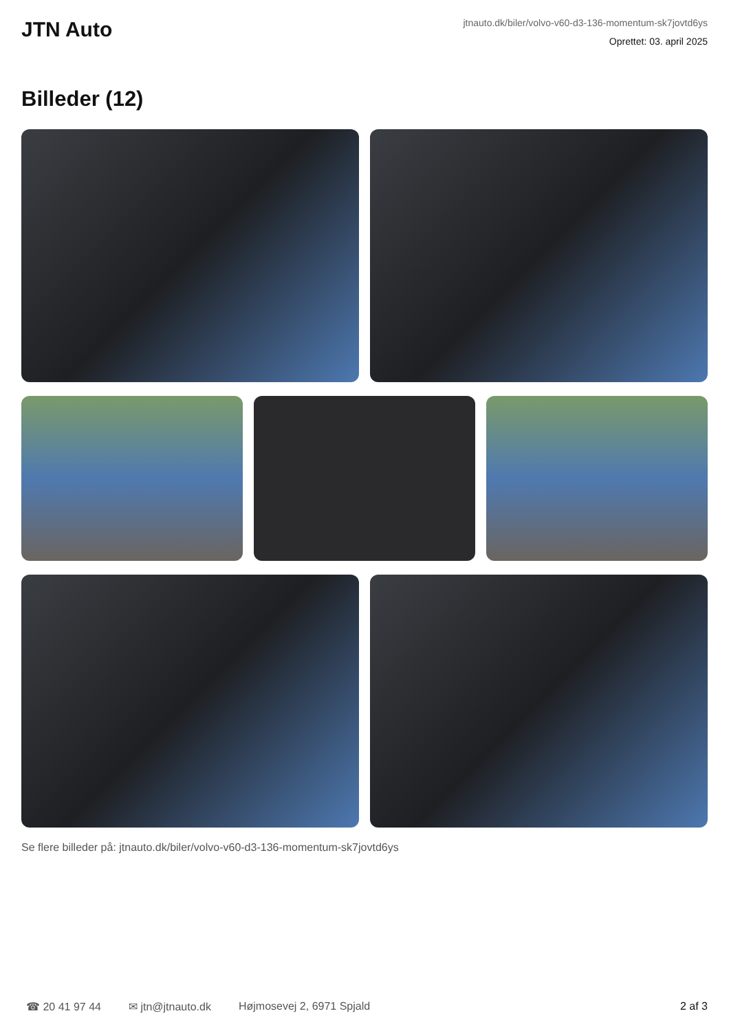JTN Auto
jtnauto.dk/biler/volvo-v60-d3-136-momentum-sk7jovtd6ys
Oprettet: 03. april 2025
Billeder (12)
Se flere billeder på: jtnauto.dk/biler/volvo-v60-d3-136-momentum-sk7jovtd6ys
☎ 20 41 97 44 ✉ jtn@jtnauto.dk Højmosevej 2, 6971 Spjald 2 af 3